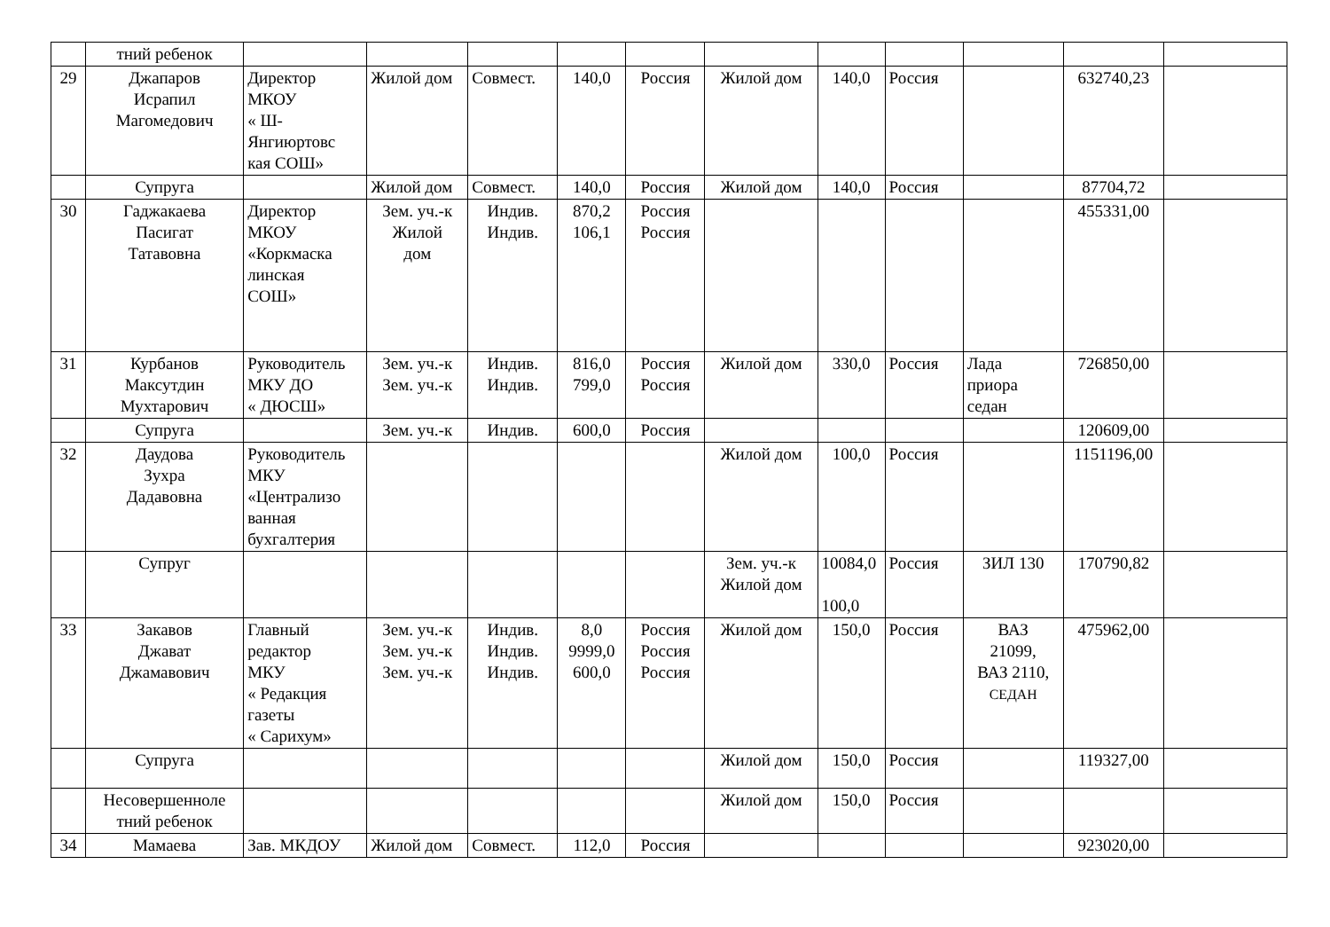| | тний ребенок | | | | | | | | | | | |
| 29 | Джапаров Исрапил Магомедович | Директор МКОУ « Ш- Янгиюртовс кая СОШ» | Жилой дом | Совмест. | 140,0 | Россия | Жилой дом | 140,0 | Россия | | 632740,23 | |
| | Супруга | | Жилой дом | Совмест. | 140,0 | Россия | Жилой дом | 140,0 | Россия | | 87704,72 | |
| 30 | Гаджакаева Пасигат Татавовна | Директор МКОУ «Коркмаска линская СОШ» | Зем. уч.-к Жилой дом | Индив. Индив. | 870,2 106,1 | Россия Россия | | | | | 455331,00 | |
| 31 | Курбанов Максутдин Мухтарович | Руководитель МКУ ДО « ДЮСШ» | Зем. уч.-к Зем. уч.-к | Индив. Индив. | 816,0 799,0 | Россия Россия | Жилой дом | 330,0 | Россия | Лада приора седан | 726850,00 | |
| | Супруга | | Зем. уч.-к | Индив. | 600,0 | Россия | | | | | 120609,00 | |
| 32 | Даудова Зухра Дадавовна | Руководитель МКУ «Централизо ванная бухгалтерия | | | | | Жилой дом | 100,0 | Россия | | 1151196,00 | |
| | Супруг | | | | | | Зем. уч.-к Жилой дом | 10084,0 100,0 | Россия | ЗИЛ 130 | 170790,82 | |
| 33 | Закавов Джават Джамавович | Главный редактор МКУ « Редакция газеты « Сарихум» | Зем. уч.-к Зем. уч.-к Зем. уч.-к | Индив. Индив. Индив. | 8,0 9999,0 600,0 | Россия Россия Россия | Жилой дом | 150,0 | Россия | ВАЗ 21099, ВАЗ 2110, СЕДАН | 475962,00 | |
| | Супруга | | | | | | Жилой дом | 150,0 | Россия | | 119327,00 | |
| | Несовершенноле тний ребенок | | | | | | Жилой дом | 150,0 | Россия | | | |
| 34 | Мамаева | Зав. МКДОУ | Жилой дом | Совмест. | 112,0 | Россия | | | | | 923020,00 | |